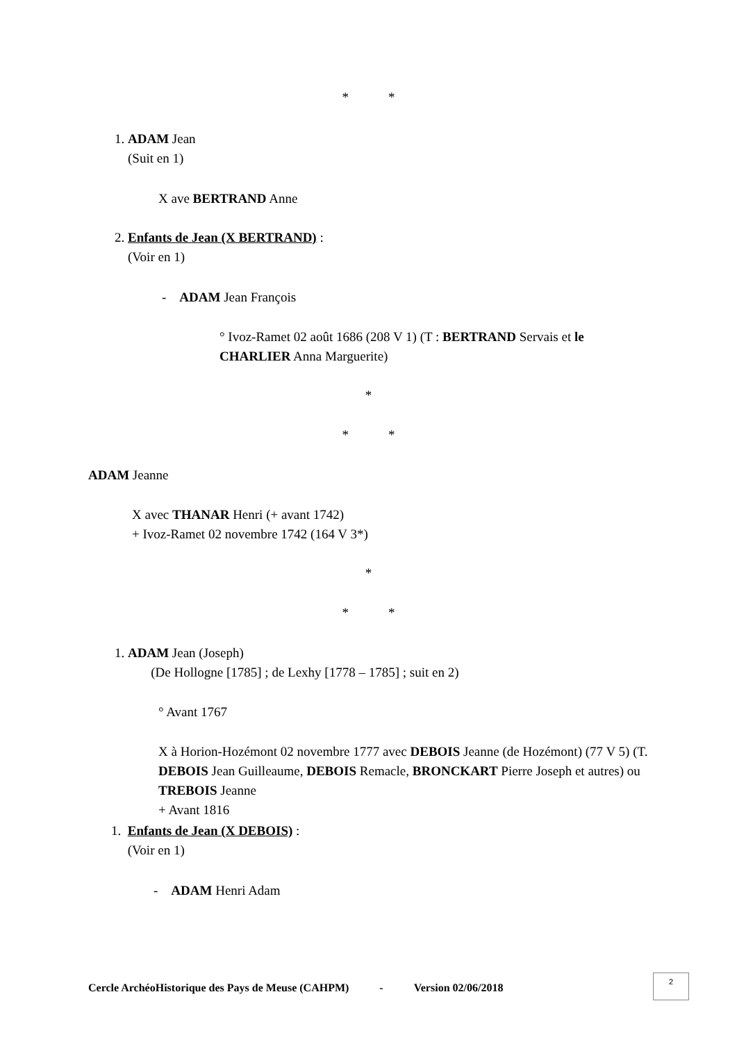* *
1. ADAM Jean
(Suit en 1)
X ave BERTRAND Anne
2. Enfants de Jean (X BERTRAND) :
(Voir en 1)
- ADAM Jean François
° Ivoz-Ramet 02 août 1686 (208 V 1) (T : BERTRAND Servais et le CHARLIER Anna Marguerite)
*
* *
ADAM Jeanne
X avec THANAR Henri (+ avant 1742)
+ Ivoz-Ramet 02 novembre 1742 (164 V 3*)
*
* *
1. ADAM Jean (Joseph)
(De Hollogne [1785] ; de Lexhy [1778 – 1785] ; suit en 2)
° Avant 1767
X à Horion-Hozémont 02 novembre 1777 avec DEBOIS Jeanne (de Hozémont) (77 V 5) (T. DEBOIS Jean Guilleaume, DEBOIS Remacle, BRONCKART Pierre Joseph et autres) ou TREBOIS Jeanne
+ Avant 1816
1. Enfants de Jean (X DEBOIS) :
(Voir en 1)
- ADAM Henri Adam
Cercle ArchéoHistorique des Pays de Meuse (CAHPM) - Version 02/06/2018
2